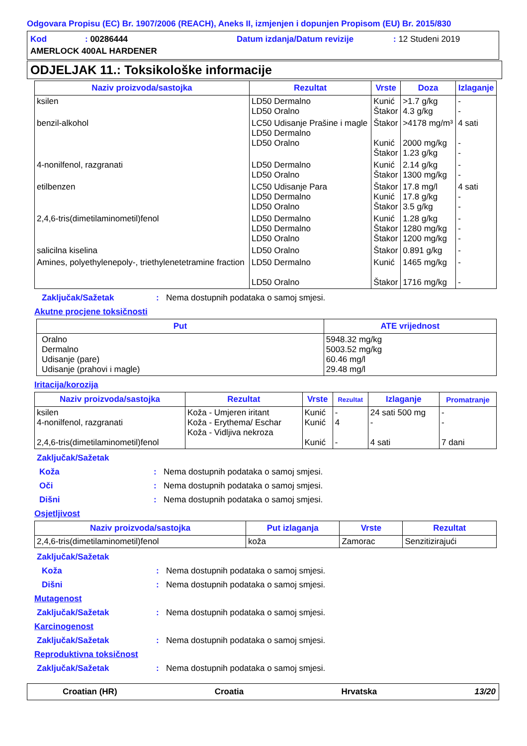Odgovara Propisu (EC) Br. 1907/2006 (REACH), Aneks II, izmjenjen i dopunjen Propisom (EU) Br. 2015/830
Kod: 00286444 Datum izdanja/Datum revizije: 12 Studeni 2019
AMERLOCK 400AL HARDENER
ODJELJAK 11.: Toksikološke informacije
| Naziv proizvoda/sastojka | Rezultat | Vrste | Doza | Izlaganje |
| --- | --- | --- | --- | --- |
| ksilen | LD50 Dermalno LD50 Oralno | Kunić Štakor | >1.7 g/kg 4.3 g/kg | - - |
| benzil-alkohol | LC50 Udisanje Prašine i magle LD50 Dermalno LD50 Oralno | Štakor Kunić Štakor | >4178 mg/m³ 2000 mg/kg 1.23 g/kg | 4 sati - - |
| 4-nonilfenol, razgranati | LD50 Dermalno LD50 Oralno | Kunić Štakor | 2.14 g/kg 1300 mg/kg | - - |
| etilbenzen | LC50 Udisanje Para LD50 Dermalno LD50 Oralno | Štakor Kunić Štakor | 17.8 mg/l 17.8 g/kg 3.5 g/kg | 4 sati - - |
| 2,4,6-tris(dimetilaminometil)fenol | LD50 Dermalno LD50 Dermalno LD50 Oralno | Kunić Štakor Štakor | 1.28 g/kg 1280 mg/kg 1200 mg/kg | - - - |
| salicilna kiselina | LD50 Oralno | Štakor | 0.891 g/kg | - |
| Amines, polyethylenepoly-, triethylenetetramine fraction | LD50 Dermalno LD50 Oralno | Kunić Štakor | 1465 mg/kg 1716 mg/kg | - - |
Zaključak/Sažetak: Nema dostupnih podataka o samoj smjesi.
Akutne procjene toksičnosti
| Put | ATE vrijednost |
| --- | --- |
| Oralno Dermalno Udisanje (pare) Udisanje (prahovi i magle) | 5948.32 mg/kg 5003.52 mg/kg 60.46 mg/l 29.48 mg/l |
Iritacija/korozija
| Naziv proizvoda/sastojka | Rezultat | Vrste | Rezultat | Izlaganje | Promatranje |
| --- | --- | --- | --- | --- | --- |
| ksilen 4-nonilfenol, razgranati 2,4,6-tris(dimetilaminometil)fenol | Koža - Umjeren iritant Koža - Erythema/ Eschar Koža - Vidljiva nekroza | Kunić Kunić Kunić | - 4 - | 24 sati 500 mg - 4 sati | - - 7 dani |
Zaključak/Sažetak
Koža: Nema dostupnih podataka o samoj smjesi.
Oči: Nema dostupnih podataka o samoj smjesi.
Dišni: Nema dostupnih podataka o samoj smjesi.
Osjetljivost
| Naziv proizvoda/sastojka | Put izlaganja | Vrste | Rezultat |
| --- | --- | --- | --- |
| 2,4,6-tris(dimetilaminometil)fenol | koža | Zamorac | Senzitizirajući |
Zaključak/Sažetak
Koža: Nema dostupnih podataka o samoj smjesi.
Dišni: Nema dostupnih podataka o samoj smjesi.
Mutagenost
Zaključak/Sažetak: Nema dostupnih podataka o samoj smjesi.
Karcinogenost
Zaključak/Sažetak: Nema dostupnih podataka o samoj smjesi.
Reproduktivna toksičnost
Zaključak/Sažetak: Nema dostupnih podataka o samoj smjesi.
Croatian (HR) Croatia Hrvatska 13/20